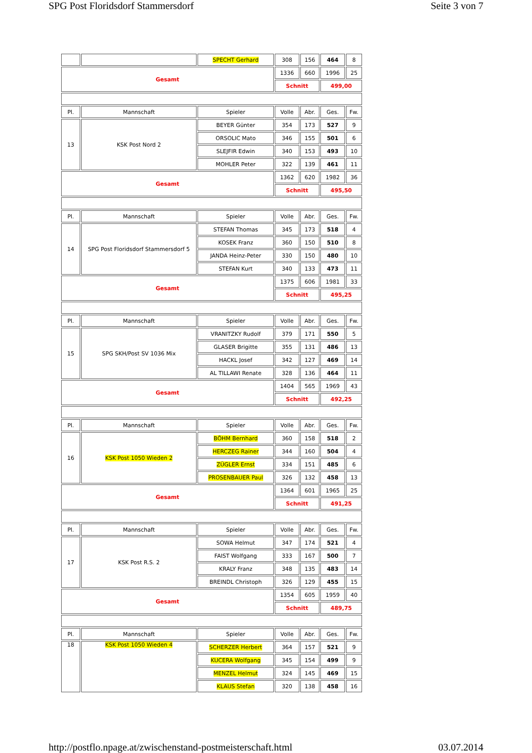SPG Post Floridsdorf Stammersdorf Seite 3 von 7
| | | SPECHT Gerhard | 308 | 156 | 464 | 8 |
| Gesamt | | | 1336 | 660 | 1996 | 25 |
| | | | Schnitt | | 499,00 | |
| Pl. | Mannschaft | Spieler | Volle | Abr. | Ges. | Fw. |
| 13 | KSK Post Nord 2 | BEYER Günter | 354 | 173 | 527 | 9 |
| | | ORSOLIC Mato | 346 | 155 | 501 | 6 |
| | | SLEJFIR Edwin | 340 | 153 | 493 | 10 |
| | | MOHLER Peter | 322 | 139 | 461 | 11 |
| Gesamt | | | 1362 | 620 | 1982 | 36 |
| | | | Schnitt | | 495,50 | |
| Pl. | Mannschaft | Spieler | Volle | Abr. | Ges. | Fw. |
| 14 | SPG Post Floridsdorf Stammersdorf 5 | STEFAN Thomas | 345 | 173 | 518 | 4 |
| | | KOSEK Franz | 360 | 150 | 510 | 8 |
| | | JANDA Heinz-Peter | 330 | 150 | 480 | 10 |
| | | STEFAN Kurt | 340 | 133 | 473 | 11 |
| Gesamt | | | 1375 | 606 | 1981 | 33 |
| | | | Schnitt | | 495,25 | |
| Pl. | Mannschaft | Spieler | Volle | Abr. | Ges. | Fw. |
| 15 | SPG SKH/Post SV 1036 Mix | VRANITZKY Rudolf | 379 | 171 | 550 | 5 |
| | | GLASER Brigitte | 355 | 131 | 486 | 13 |
| | | HACKL Josef | 342 | 127 | 469 | 14 |
| | | AL TILLAWI Renate | 328 | 136 | 464 | 11 |
| Gesamt | | | 1404 | 565 | 1969 | 43 |
| | | | Schnitt | | 492,25 | |
| Pl. | Mannschaft | Spieler | Volle | Abr. | Ges. | Fw. |
| 16 | KSK Post 1050 Wieden 2 | BÖHM Bernhard | 360 | 158 | 518 | 2 |
| | | HERCZEG Rainer | 344 | 160 | 504 | 4 |
| | | ZÜGLER Ernst | 334 | 151 | 485 | 6 |
| | | PROSENBAUER Paul | 326 | 132 | 458 | 13 |
| Gesamt | | | 1364 | 601 | 1965 | 25 |
| | | | Schnitt | | 491,25 | |
| Pl. | Mannschaft | Spieler | Volle | Abr. | Ges. | Fw. |
| 17 | KSK Post R.S. 2 | SOWA Helmut | 347 | 174 | 521 | 4 |
| | | FAIST Wolfgang | 333 | 167 | 500 | 7 |
| | | KRALY Franz | 348 | 135 | 483 | 14 |
| | | BREINDL Christoph | 326 | 129 | 455 | 15 |
| Gesamt | | | 1354 | 605 | 1959 | 40 |
| | | | Schnitt | | 489,75 | |
| Pl. | Mannschaft | Spieler | Volle | Abr. | Ges. | Fw. |
| 18 | KSK Post 1050 Wieden 4 | SCHERZER Herbert | 364 | 157 | 521 | 9 |
| | | KUCERA Wolfgang | 345 | 154 | 499 | 9 |
| | | MENZEL Helmut | 324 | 145 | 469 | 15 |
| | | KLAUS Stefan | 320 | 138 | 458 | 16 |
http://postflo.npage.at/zwischenstand-postmeisterschaft.html 03.07.2014